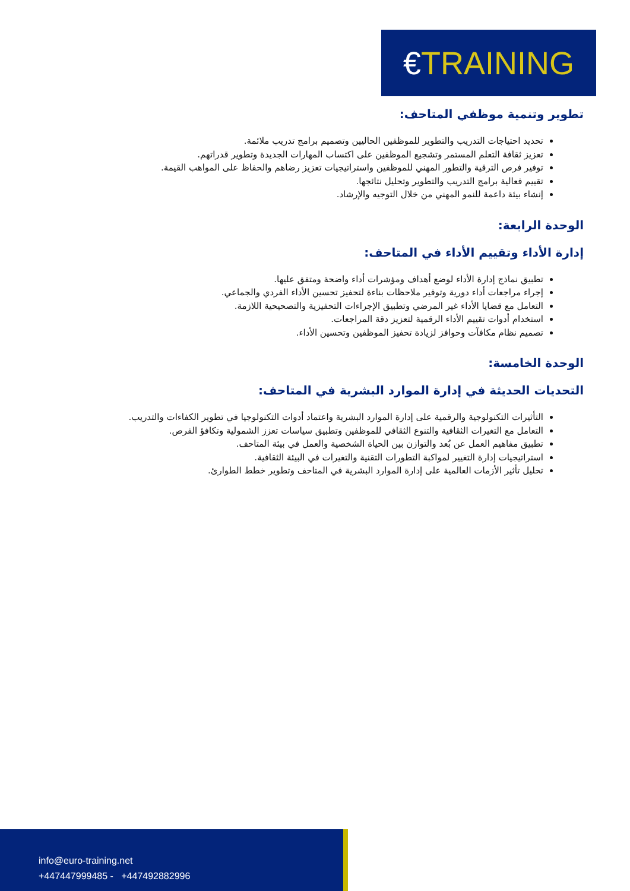€TRAINING
تطوير وتنمية موظفي المتاحف:
تحديد احتياجات التدريب والتطوير للموظفين الحاليين وتصميم برامج تدريب ملائمة.
تعزيز ثقافة التعلم المستمر وتشجيع الموظفين على اكتساب المهارات الجديدة وتطوير قدراتهم.
توفير فرص الترقية والتطور المهني للموظفين واستراتيجيات تعزيز رضاهم والحفاظ على المواهب القيمة.
تقييم فعالية برامج التدريب والتطوير وتحليل نتائجها.
إنشاء بيئة داعمة للنمو المهني من خلال التوجيه والإرشاد.
الوحدة الرابعة:
إدارة الأداء وتقييم الأداء في المتاحف:
تطبيق نماذج إدارة الأداء لوضع أهداف ومؤشرات أداء واضحة ومتفق عليها.
إجراء مراجعات أداء دورية وتوفير ملاحظات بناءة لتحفيز تحسين الأداء الفردي والجماعي.
التعامل مع قضايا الأداء غير المرضي وتطبيق الإجراءات التحفيزية والتصحيحية اللازمة.
استخدام أدوات تقييم الأداء الرقمية لتعزيز دقة المراجعات.
تصميم نظام مكافآت وحوافز لزيادة تحفيز الموظفين وتحسين الأداء.
الوحدة الخامسة:
التحديات الحديثة في إدارة الموارد البشرية في المتاحف:
التأثيرات التكنولوجية والرقمية على إدارة الموارد البشرية واعتماد أدوات التكنولوجيا في تطوير الكفاءات والتدريب.
التعامل مع التغيرات الثقافية والتنوع الثقافي للموظفين وتطبيق سياسات تعزز الشمولية وتكافؤ الفرص.
تطبيق مفاهيم العمل عن بُعد والتوازن بين الحياة الشخصية والعمل في بيئة المتاحف.
استراتيجيات إدارة التغيير لمواكبة التطورات التقنية والتغيرات في البيئة الثقافية.
تحليل تأثير الأزمات العالمية على إدارة الموارد البشرية في المتاحف وتطوير خطط الطوارئ.
info@euro-training.net
+447447999485 - +447492882996